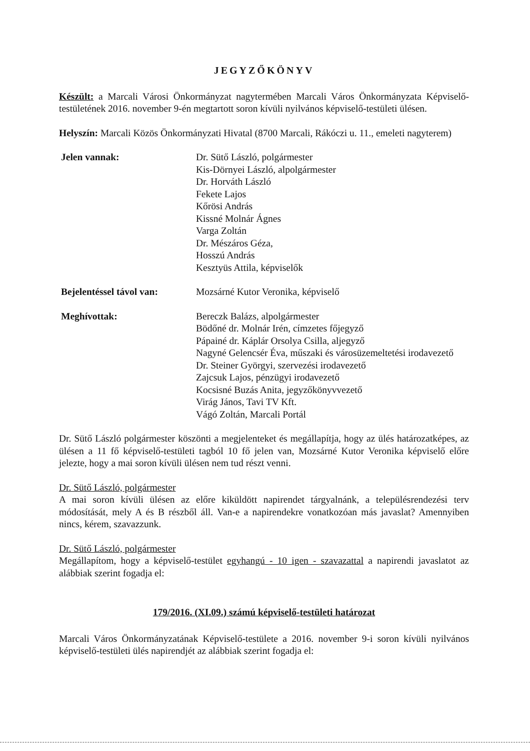JEGYZŐKÖNYV
Készült: a Marcali Városi Önkormányzat nagytermében Marcali Város Önkormányzata Képviselő-testületének 2016. november 9-én megtartott soron kívüli nyilvános képviselő-testületi ülésen.
Helyszín: Marcali Közös Önkormányzati Hivatal (8700 Marcali, Rákóczi u. 11., emeleti nagyterem)
Jelen vannak: Dr. Sütő László, polgármester
Kis-Dörnyei László, alpolgármester
Dr. Horváth László
Fekete Lajos
Kőrösi András
Kissné Molnár Ágnes
Varga Zoltán
Dr. Mészáros Géza,
Hosszú András
Kesztyüs Attila, képviselők
Bejelentéssel távol van:
Mozsárné Kutor Veronika, képviselő
Meghívottak: Bereczk Balázs, alpolgármester
Bödőné dr. Molnár Irén, címzetes főjegyző
Pápainé dr. Káplár Orsolya Csilla, aljegyző
Nagyné Gelencsér Éva, műszaki és városüzemeltetési irodavezető
Dr. Steiner Györgyi, szervezési irodavezető
Zajcsuk Lajos, pénzügyi irodavezető
Kocsisné Buzás Anita, jegyzőkönyvvezető
Virág János, Tavi TV Kft.
Vágó Zoltán, Marcali Portál
Dr. Sütő László polgármester köszönti a megjelenteket és megállapítja, hogy az ülés határozatképes, az ülésen a 11 fő képviselő-testületi tagból 10 fő jelen van, Mozsárné Kutor Veronika képviselő előre jelezte, hogy a mai soron kívüli ülésen nem tud részt venni.
Dr. Sütő László, polgármester
A mai soron kívüli ülésen az előre kiküldött napirendet tárgyalnánk, a településrendezési terv módosítását, mely A és B részből áll. Van-e a napirendekre vonatkozóan más javaslat? Amennyiben nincs, kérem, szavazzunk.
Dr. Sütő László, polgármester
Megállapítom, hogy a képviselő-testület egyhangú - 10 igen - szavazattal a napirendi javaslatot az alábbiak szerint fogadja el:
179/2016. (XI.09.) számú képviselő-testületi határozat
Marcali Város Önkormányzatának Képviselő-testülete a 2016. november 9-i soron kívüli nyilvános képviselő-testületi ülés napirendjét az alábbiak szerint fogadja el: